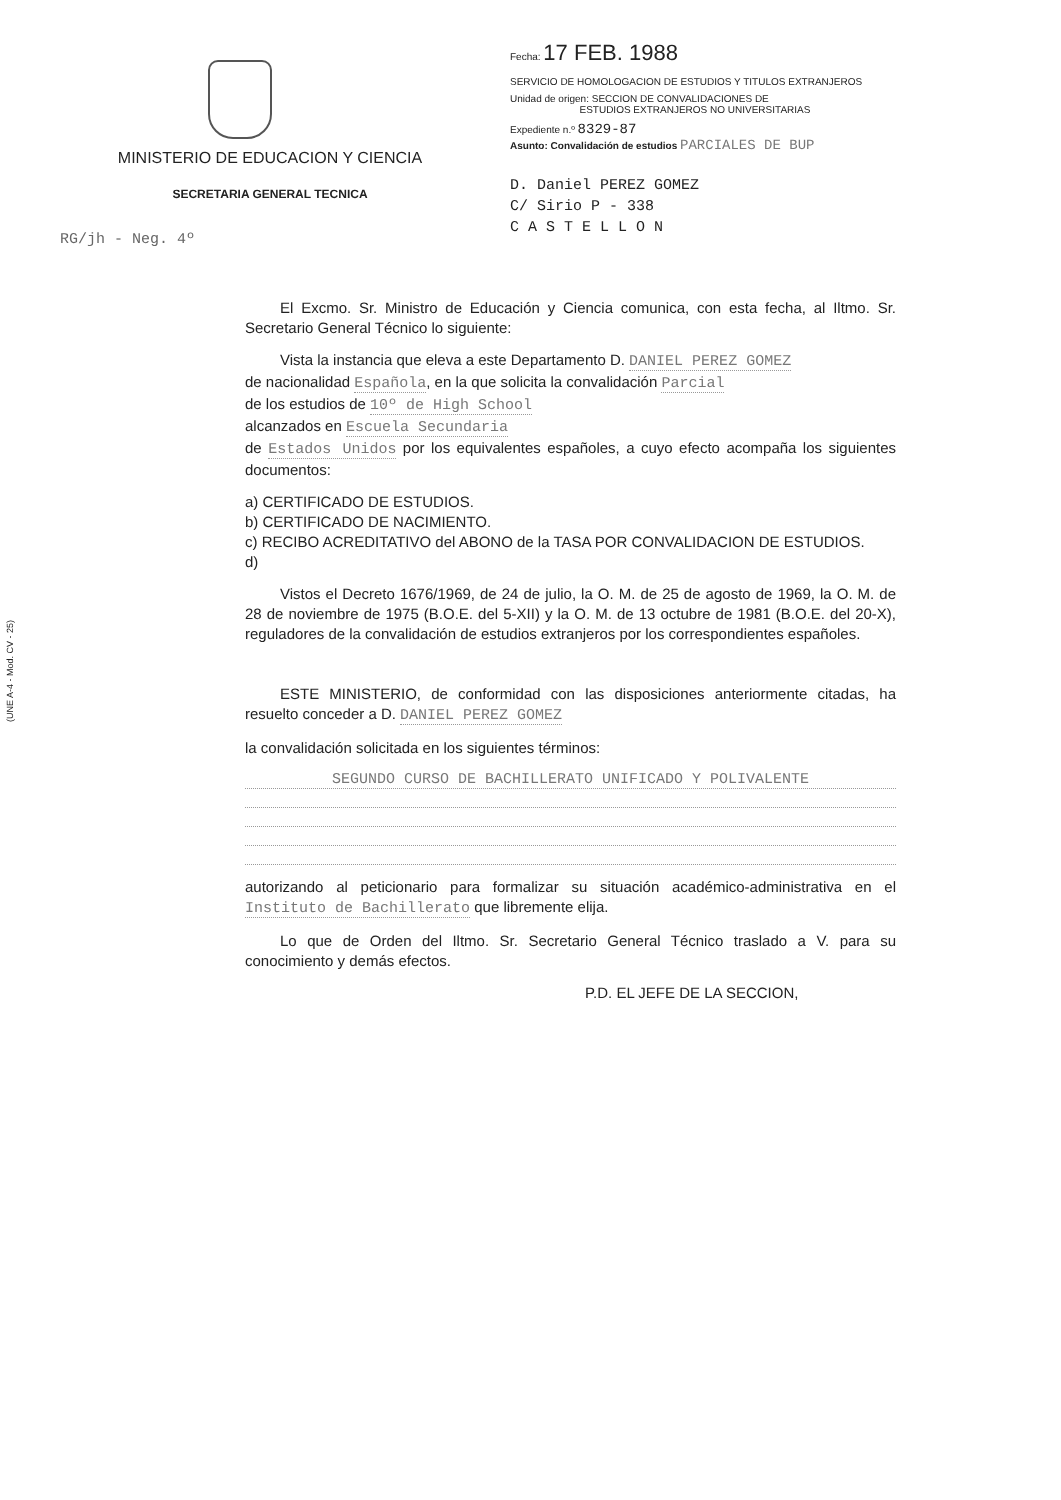MINISTERIO DE EDUCACION Y CIENCIA
SECRETARIA GENERAL TECNICA
RG/jh - Neg. 4º
Fecha: 17 FEB. 1988
SERVICIO DE HOMOLOGACION DE ESTUDIOS Y TITULOS EXTRANJEROS
Unidad de origen: SECCION DE CONVALIDACIONES DE
ESTUDIOS EXTRANJEROS NO UNIVERSITARIAS
Expediente n.º 8329-87
Asunto: Convalidación de estudios PARCIALES DE BUP
D. Daniel PEREZ GOMEZ
C/ Sirio P - 338
C A S T E L L O N
(UNE A-4 - Mod. CV - 25)
El Excmo. Sr. Ministro de Educación y Ciencia comunica, con esta fecha, al Iltmo. Sr. Secretario General Técnico lo siguiente:
Vista la instancia que eleva a este Departamento D. DANIEL PEREZ GOMEZ
de nacionalidad Española, en la que solicita la convalidación Parcial
de los estudios de 10º de High School
alcanzados en Escuela Secundaria
de Estados Unidos por los equivalentes españoles, a cuyo efecto acompaña los siguientes documentos:
a) CERTIFICADO DE ESTUDIOS.
b) CERTIFICADO DE NACIMIENTO.
c) RECIBO ACREDITATIVO del ABONO de la TASA POR CONVALIDACION DE ESTUDIOS.
d)
Vistos el Decreto 1676/1969, de 24 de julio, la O. M. de 25 de agosto de 1969, la O. M. de 28 de noviembre de 1975 (B.O.E. del 5-XII) y la O. M. de 13 octubre de 1981 (B.O.E. del 20-X), reguladores de la convalidación de estudios extranjeros por los correspondientes españoles.
ESTE MINISTERIO, de conformidad con las disposiciones anteriormente citadas, ha resuelto conceder a D. DANIEL PEREZ GOMEZ
la convalidación solicitada en los siguientes términos:
SEGUNDO CURSO DE BACHILLERATO UNIFICADO Y POLIVALENTE
autorizando al peticionario para formalizar su situación académico-administrativa en el Instituto de Bachillerato que libremente elija.
Lo que de Orden del Iltmo. Sr. Secretario General Técnico traslado a V. para su conocimiento y demás efectos.
P.D. EL JEFE DE LA SECCION,